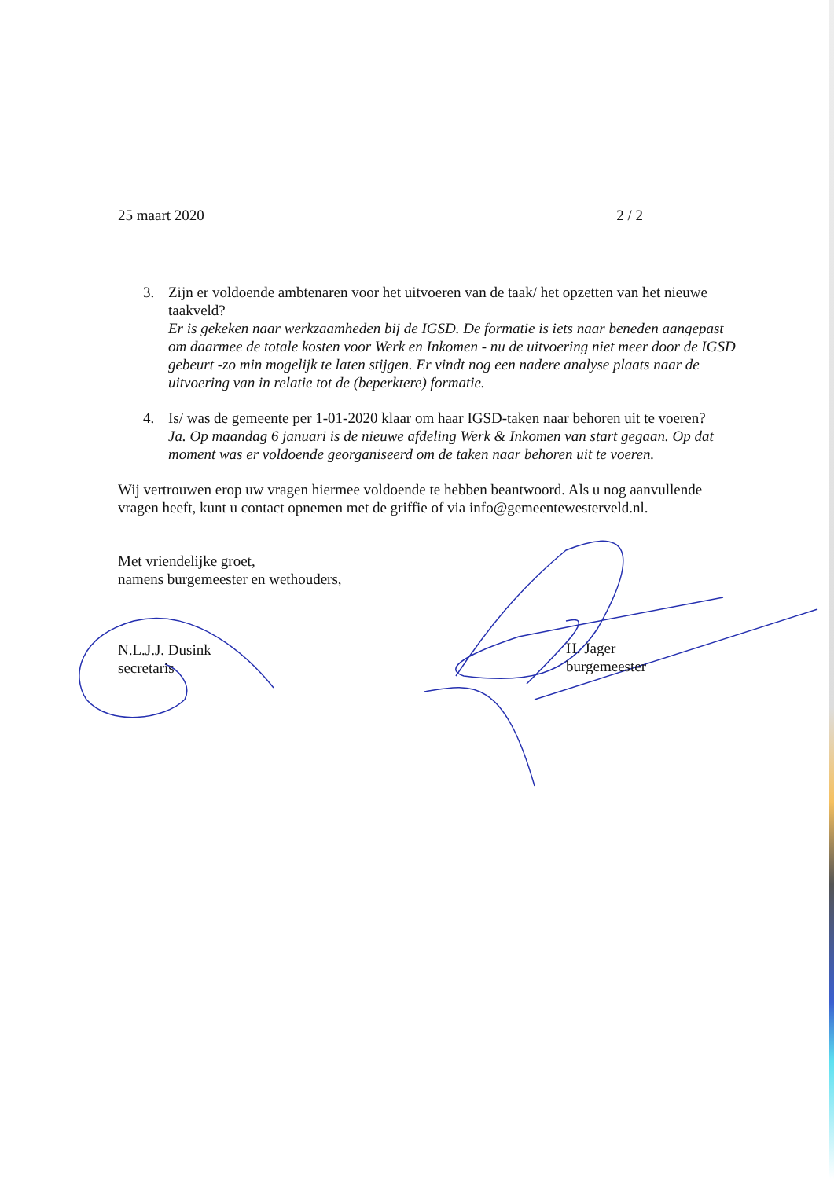25 maart 2020 2 / 2
3. Zijn er voldoende ambtenaren voor het uitvoeren van de taak/ het opzetten van het nieuwe taakveld?
Er is gekeken naar werkzaamheden bij de IGSD. De formatie is iets naar beneden aangepast om daarmee de totale kosten voor Werk en Inkomen - nu de uitvoering niet meer door de IGSD gebeurt -zo min mogelijk te laten stijgen. Er vindt nog een nadere analyse plaats naar de uitvoering van in relatie tot de (beperktere) formatie.
4. Is/ was de gemeente per 1-01-2020 klaar om haar IGSD-taken naar behoren uit te voeren?
Ja. Op maandag 6 januari is de nieuwe afdeling Werk & Inkomen van start gegaan. Op dat moment was er voldoende georganiseerd om de taken naar behoren uit te voeren.
Wij vertrouwen erop uw vragen hiermee voldoende te hebben beantwoord. Als u nog aanvullende vragen heeft, kunt u contact opnemen met de griffie of via info@gemeentewesterveld.nl.
Met vriendelijke groet,
namens burgemeester en wethouders,
N.L.J.J. Dusink
secretaris
H. Jager
burgemeester